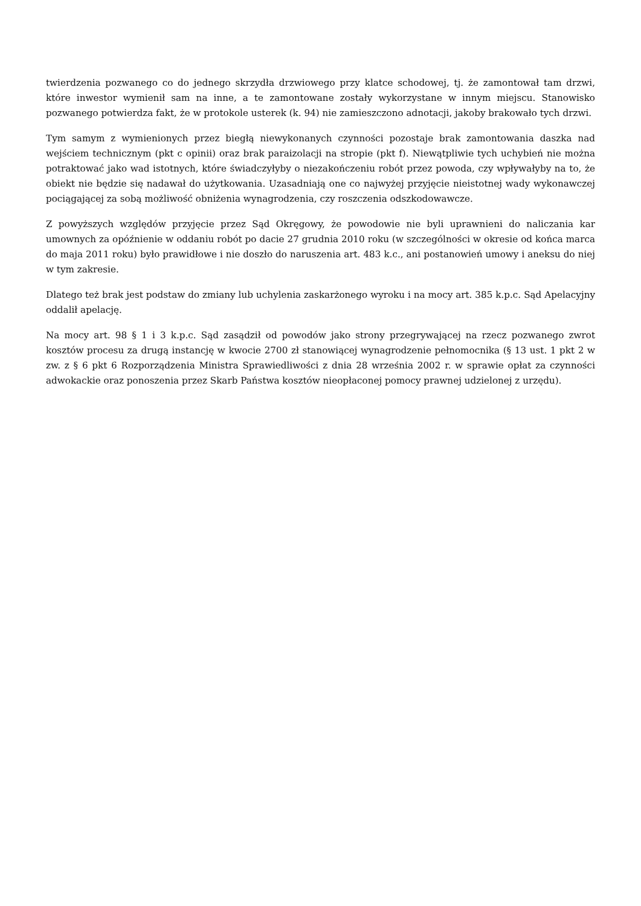twierdzenia pozwanego co do jednego skrzydła drzwiowego przy klatce schodowej, tj. że zamontował tam drzwi, które inwestor wymienił sam na inne, a te zamontowane zostały wykorzystane w innym miejscu. Stanowisko pozwanego potwierdza fakt, że w protokole usterek (k. 94) nie zamieszczono adnotacji, jakoby brakowało tych drzwi.
Tym samym z wymienionych przez biegłą niewykonanych czynności pozostaje brak zamontowania daszka nad wejściem technicznym (pkt c opinii) oraz brak paraizolacji na stropie (pkt f). Niewątpliwie tych uchybień nie można potraktować jako wad istotnych, które świadczyłyby o niezakończeniu robót przez powoda, czy wpływałyby na to, że obiekt nie będzie się nadawał do użytkowania. Uzasadniają one co najwyżej przyjęcie nieistotnej wady wykonawczej pociągającej za sobą możliwość obniżenia wynagrodzenia, czy roszczenia odszkodowawcze.
Z powyższych względów przyjęcie przez Sąd Okręgowy, że powodowie nie byli uprawnieni do naliczania kar umownych za opóźnienie w oddaniu robót po dacie 27 grudnia 2010 roku (w szczególności w okresie od końca marca do maja 2011 roku) było prawidłowe i nie doszło do naruszenia art. 483 k.c., ani postanowień umowy i aneksu do niej w tym zakresie.
Dlatego też brak jest podstaw do zmiany lub uchylenia zaskarżonego wyroku i na mocy art. 385 k.p.c. Sąd Apelacyjny oddalił apelację.
Na mocy art. 98 § 1 i 3 k.p.c. Sąd zasądził od powodów jako strony przegrywającej na rzecz pozwanego zwrot kosztów procesu za drugą instancję w kwocie 2700 zł stanowiącej wynagrodzenie pełnomocnika (§ 13 ust. 1 pkt 2 w zw. z § 6 pkt 6 Rozporządzenia Ministra Sprawiedliwości z dnia 28 września 2002 r. w sprawie opłat za czynności adwokackie oraz ponoszenia przez Skarb Państwa kosztów nieopłaconej pomocy prawnej udzielonej z urzędu).